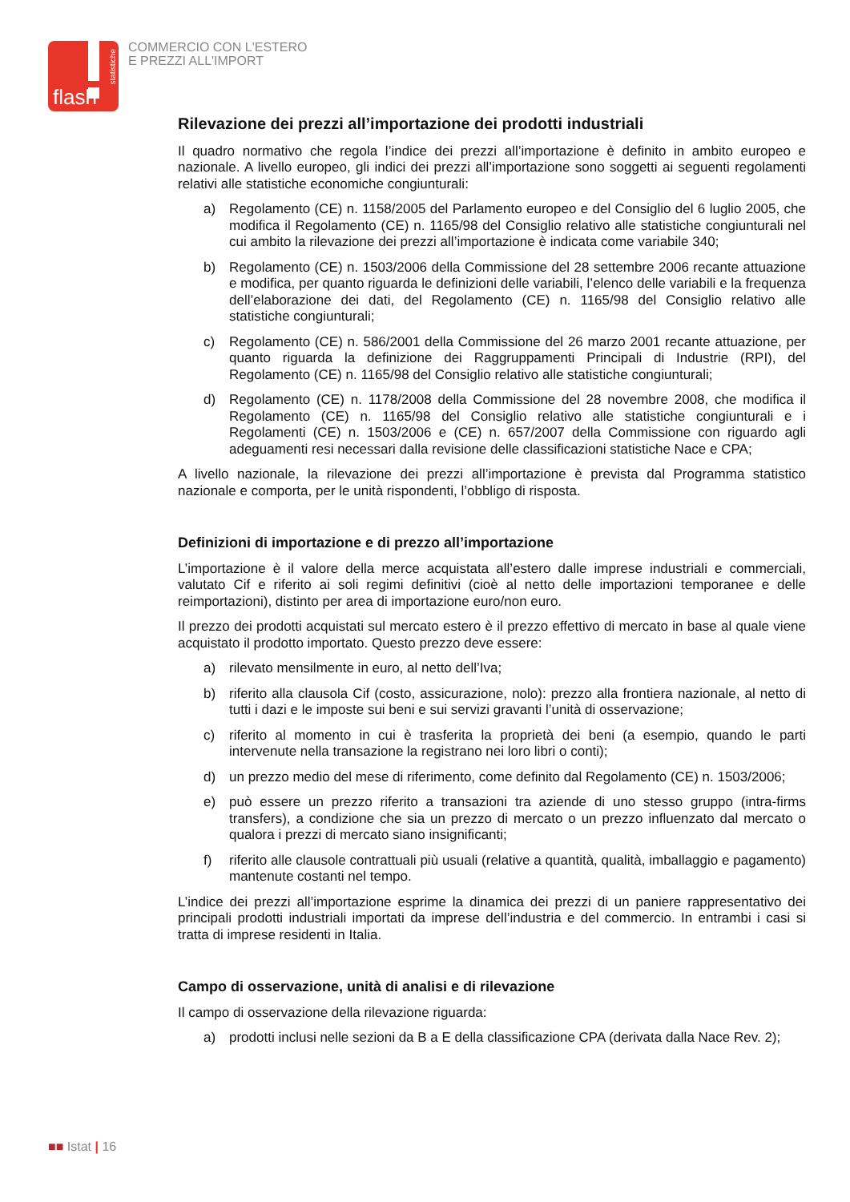statistiche
flash
COMMERCIO CON L'ESTERO
E PREZZI ALL'IMPORT
Rilevazione dei prezzi all’importazione dei prodotti industriali
Il quadro normativo che regola l’indice dei prezzi all’importazione è definito in ambito europeo e nazionale. A livello europeo, gli indici dei prezzi all’importazione sono soggetti ai seguenti regolamenti relativi alle statistiche economiche congiunturali:
a) Regolamento (CE) n. 1158/2005 del Parlamento europeo e del Consiglio del 6 luglio 2005, che modifica il Regolamento (CE) n. 1165/98 del Consiglio relativo alle statistiche congiunturali nel cui ambito la rilevazione dei prezzi all’importazione è indicata come variabile 340;
b) Regolamento (CE) n. 1503/2006 della Commissione del 28 settembre 2006 recante attuazione e modifica, per quanto riguarda le definizioni delle variabili, l’elenco delle variabili e la frequenza dell’elaborazione dei dati, del Regolamento (CE) n. 1165/98 del Consiglio relativo alle statistiche congiunturali;
c) Regolamento (CE) n. 586/2001 della Commissione del 26 marzo 2001 recante attuazione, per quanto riguarda la definizione dei Raggruppamenti Principali di Industrie (RPI), del Regolamento (CE) n. 1165/98 del Consiglio relativo alle statistiche congiunturali;
d) Regolamento (CE) n. 1178/2008 della Commissione del 28 novembre 2008, che modifica il Regolamento (CE) n. 1165/98 del Consiglio relativo alle statistiche congiunturali e i Regolamenti (CE) n. 1503/2006 e (CE) n. 657/2007 della Commissione con riguardo agli adeguamenti resi necessari dalla revisione delle classificazioni statistiche Nace e CPA;
A livello nazionale, la rilevazione dei prezzi all’importazione è prevista dal Programma statistico nazionale e comporta, per le unità rispondenti, l’obbligo di risposta.
Definizioni di importazione e di prezzo all’importazione
L’importazione è il valore della merce acquistata all’estero dalle imprese industriali e commerciali, valutato Cif e riferito ai soli regimi definitivi (cioè al netto delle importazioni temporanee e delle reimportazioni), distinto per area di importazione euro/non euro.
Il prezzo dei prodotti acquistati sul mercato estero è il prezzo effettivo di mercato in base al quale viene acquistato il prodotto importato. Questo prezzo deve essere:
a) rilevato mensilmente in euro, al netto dell’Iva;
b) riferito alla clausola Cif (costo, assicurazione, nolo): prezzo alla frontiera nazionale, al netto di tutti i dazi e le imposte sui beni e sui servizi gravanti l’unità di osservazione;
c) riferito al momento in cui è trasferita la proprietà dei beni (a esempio, quando le parti intervenute nella transazione la registrano nei loro libri o conti);
d) un prezzo medio del mese di riferimento, come definito dal Regolamento (CE) n. 1503/2006;
e) può essere un prezzo riferito a transazioni tra aziende di uno stesso gruppo (intra-firms transfers), a condizione che sia un prezzo di mercato o un prezzo influenzato dal mercato o qualora i prezzi di mercato siano insignificanti;
f) riferito alle clausole contrattuali più usuali (relative a quantità, qualità, imballaggio e pagamento) mantenute costanti nel tempo.
L’indice dei prezzi all’importazione esprime la dinamica dei prezzi di un paniere rappresentativo dei principali prodotti industriali importati da imprese dell’industria e del commercio. In entrambi i casi si tratta di imprese residenti in Italia.
Campo di osservazione, unità di analisi e di rilevazione
Il campo di osservazione della rilevazione riguarda:
a) prodotti inclusi nelle sezioni da B a E della classificazione CPA (derivata dalla Nace Rev. 2);
■■ Istat | 16